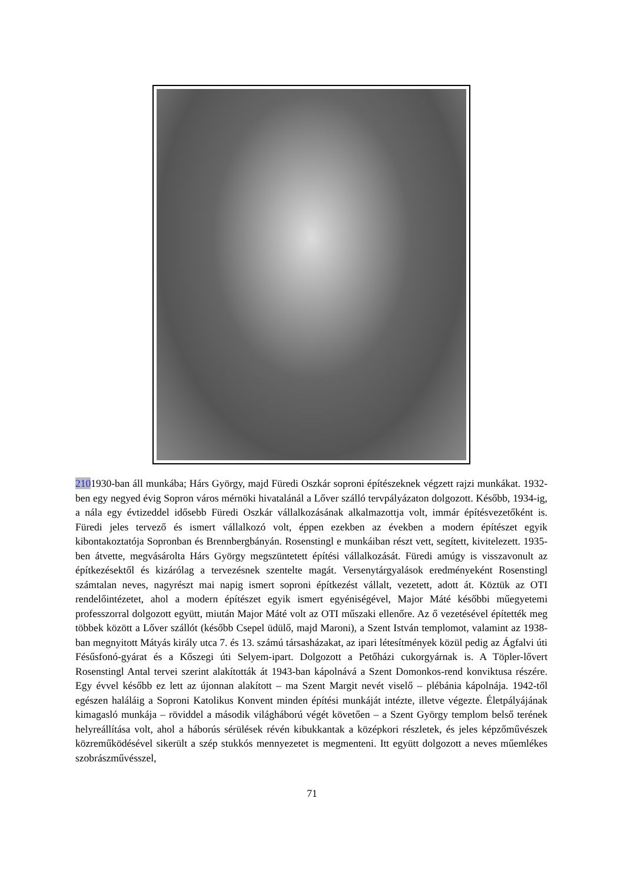2101930-ban áll munkába; Hárs György, majd Füredi Oszkár soproni építészeknek végzett rajzi munkákat. 1932-ben egy negyed évig Sopron város mérnöki hivatalánál a Lőver szálló tervpályázaton dolgozott. Később, 1934-ig, a nála egy évtizeddel idősebb Füredi Oszkár vállalkozásának alkalmazottja volt, immár építésvezetőként is. Füredi jeles tervező és ismert vállalkozó volt, éppen ezekben az években a modern építészet egyik kibontakoztatója Sopronban és Brennbergbányán. Rosenstingl e munkáiban részt vett, segített, kivitelezett. 1935-ben átvette, megvásárolta Hárs György megszüntetett építési vállalkozását. Füredi amúgy is visszavonult az építkezésektől és kizárólag a tervezésnek szentelte magát. Versenytárgyalások eredményeként Rosenstingl számtalan neves, nagyrészt mai napig ismert soproni építkezést vállalt, vezetett, adott át. Köztük az OTI rendelőintézetet, ahol a modern építészet egyik ismert egyéniségével, Major Máté későbbi műegyetemi professzorral dolgozott együtt, miután Major Máté volt az OTI műszaki ellenőre. Az ő vezetésével építették meg többek között a Lőver szállót (később Csepel üdülő, majd Maroni), a Szent István templomot, valamint az 1938-ban megnyitott Mátyás király utca 7. és 13. számú társasházakat, az ipari létesítmények közül pedig az Ágfalvi úti Fésűsfonó-gyárat és a Kőszegi úti Selyem-ipart. Dolgozott a Petőházi cukorgyárnak is. A Töpler-lővert Rosenstingl Antal tervei szerint alakították át 1943-ban kápolnává a Szent Domonkos-rend konviktusa részére. Egy évvel később ez lett az újonnan alakított – ma Szent Margit nevét viselő – plébánia kápolnája. 1942-től egészen haláláig a Soproni Katolikus Konvent minden építési munkáját intézte, illetve végezte. Életpályájának kimagasló munkája – röviddel a második világháború végét követően – a Szent György templom belső terének helyreállítása volt, ahol a háborús sérülések révén kibukkantak a középkori részletek, és jeles képzőművészek közreműködésével sikerült a szép stukkós mennyezetet is megmenteni. Itt együtt dolgozott a neves műemlékes szobrászművésszel,
71